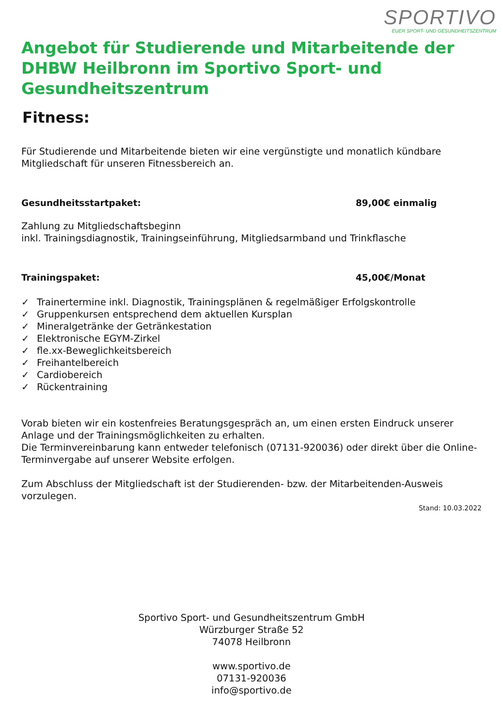SPORTIVO
EUER SPORT- UND GESUNDHEITSZENTRUM
Angebot für Studierende und Mitarbeitende der DHBW Heilbronn im Sportivo Sport- und Gesundheitszentrum
Fitness:
Für Studierende und Mitarbeitende bieten wir eine vergünstigte und monatlich kündbare Mitgliedschaft für unseren Fitnessbereich an.
Gesundheitsstartpaket: 89,00€ einmalig
Zahlung zu Mitgliedschaftsbeginn
inkl. Trainingsdiagnostik, Trainingseinführung, Mitgliedsarmband und Trinkflasche
Trainingspaket: 45,00€/Monat
✓ Trainertermine inkl. Diagnostik, Trainingsplänen & regelmäßiger Erfolgskontrolle
✓ Gruppenkursen entsprechend dem aktuellen Kursplan
✓ Mineralgetränke der Getränkestation
✓ Elektronische EGYM-Zirkel
✓ fle.xx-Beweglichkeitsbereich
✓ Freihantelbereich
✓ Cardiobereich
✓ Rückentraining
Vorab bieten wir ein kostenfreies Beratungsgespräch an, um einen ersten Eindruck unserer Anlage und der Trainingsmöglichkeiten zu erhalten.
Die Terminvereinbarung kann entweder telefonisch (07131-920036) oder direkt über die Online-Terminvergabe auf unserer Website erfolgen.
Zum Abschluss der Mitgliedschaft ist der Studierenden- bzw. der Mitarbeitenden-Ausweis vorzulegen.
Stand: 10.03.2022
Sportivo Sport- und Gesundheitszentrum GmbH
Würzburger Straße 52
74078 Heilbronn
www.sportivo.de
07131-920036
info@sportivo.de